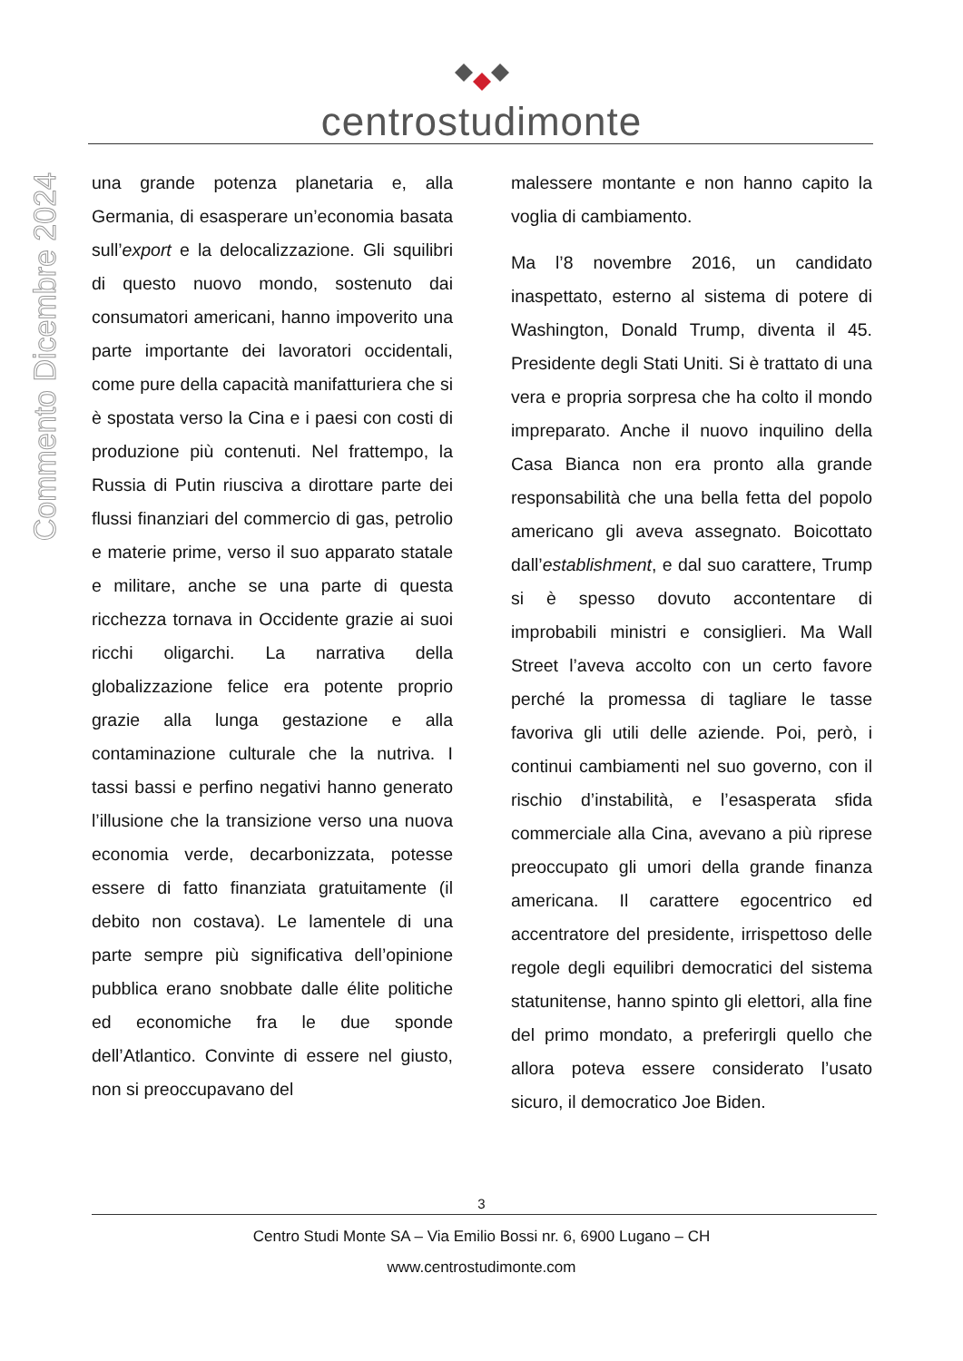centrostudimonte
Commento Dicembre 2024
una grande potenza planetaria e, alla Germania, di esasperare un’economia basata sull’export e la delocalizzazione. Gli squilibri di questo nuovo mondo, sostenuto dai consumatori americani, hanno impoverito una parte importante dei lavoratori occidentali, come pure della capacità manifatturiera che si è spostata verso la Cina e i paesi con costi di produzione più contenuti. Nel frattempo, la Russia di Putin riusciva a dirottare parte dei flussi finanziari del commercio di gas, petrolio e materie prime, verso il suo apparato statale e militare, anche se una parte di questa ricchezza tornava in Occidente grazie ai suoi ricchi oligarchi. La narrativa della globalizzazione felice era potente proprio grazie alla lunga gestazione e alla contaminazione culturale che la nutriva. I tassi bassi e perfino negativi hanno generato l’illusione che la transizione verso una nuova economia verde, decarbonizzata, potesse essere di fatto finanziata gratuitamente (il debito non costava). Le lamentele di una parte sempre più significativa dell’opinione pubblica erano snobbate dalle élite politiche ed economiche fra le due sponde dell’Atlantico. Convinte di essere nel giusto, non si preoccupavano del
malessere montante e non hanno capito la voglia di cambiamento.
Ma l’8 novembre 2016, un candidato inaspettato, esterno al sistema di potere di Washington, Donald Trump, diventa il 45. Presidente degli Stati Uniti. Si è trattato di una vera e propria sorpresa che ha colto il mondo impreparato. Anche il nuovo inquilino della Casa Bianca non era pronto alla grande responsabilità che una bella fetta del popolo americano gli aveva assegnato. Boicottato dall’establishment, e dal suo carattere, Trump si è spesso dovuto accontentare di improbabili ministri e consiglieri. Ma Wall Street l’aveva accolto con un certo favore perché la promessa di tagliare le tasse favoriva gli utili delle aziende. Poi, però, i continui cambiamenti nel suo governo, con il rischio d’instabilità, e l’esasperata sfida commerciale alla Cina, avevano a più riprese preoccupato gli umori della grande finanza americana. Il carattere egocentrico ed accentratore del presidente, irrispettoso delle regole degli equilibri democratici del sistema statunitense, hanno spinto gli elettori, alla fine del primo mondato, a preferirgli quello che allora poteva essere considerato l’usato sicuro, il democratico Joe Biden.
3
Centro Studi Monte SA – Via Emilio Bossi nr. 6, 6900 Lugano – CH
www.centrostudimonte.com